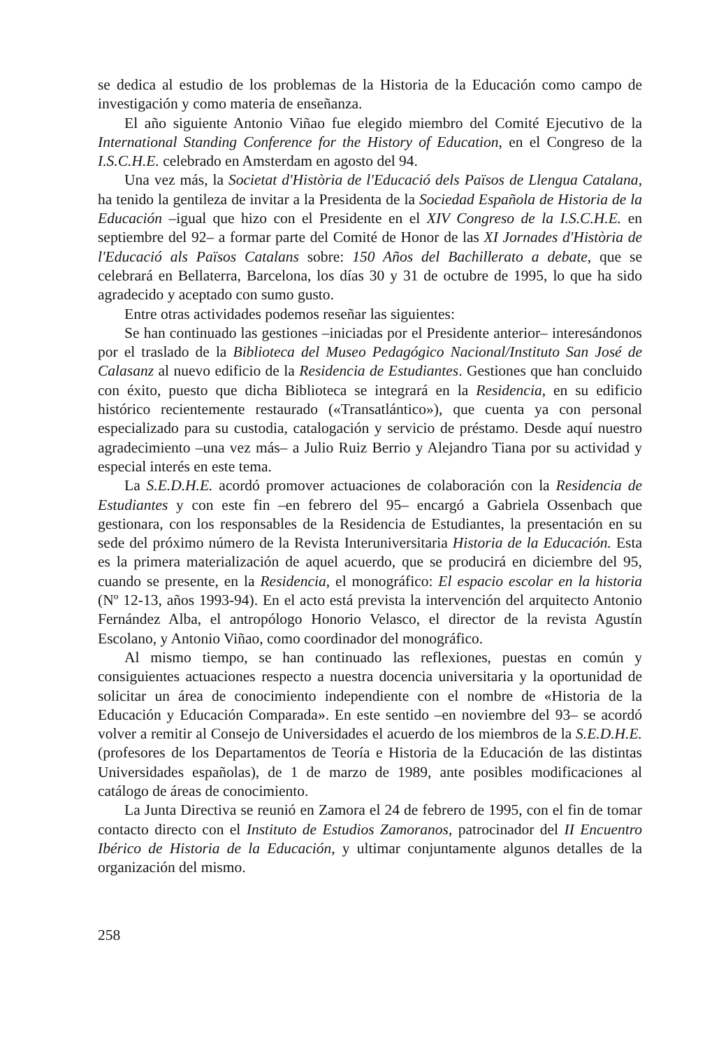se dedica al estudio de los problemas de la Historia de la Educación como campo de investigación y como materia de enseñanza.
El año siguiente Antonio Viñao fue elegido miembro del Comité Ejecutivo de la International Standing Conference for the History of Education, en el Congreso de la I.S.C.H.E. celebrado en Amsterdam en agosto del 94.
Una vez más, la Societat d'Història de l'Educació dels Països de Llengua Catalana, ha tenido la gentileza de invitar a la Presidenta de la Sociedad Española de Historia de la Educación –igual que hizo con el Presidente en el XIV Congreso de la I.S.C.H.E. en septiembre del 92– a formar parte del Comité de Honor de las XI Jornades d'Història de l'Educació als Països Catalans sobre: 150 Años del Bachillerato a debate, que se celebrará en Bellaterra, Barcelona, los días 30 y 31 de octubre de 1995, lo que ha sido agradecido y aceptado con sumo gusto.
Entre otras actividades podemos reseñar las siguientes:
Se han continuado las gestiones –iniciadas por el Presidente anterior– interesándonos por el traslado de la Biblioteca del Museo Pedagógico Nacional/Instituto San José de Calasanz al nuevo edificio de la Residencia de Estudiantes. Gestiones que han concluido con éxito, puesto que dicha Biblioteca se integrará en la Residencia, en su edificio histórico recientemente restaurado («Transatlántico»), que cuenta ya con personal especializado para su custodia, catalogación y servicio de préstamo. Desde aquí nuestro agradecimiento –una vez más– a Julio Ruiz Berrio y Alejandro Tiana por su actividad y especial interés en este tema.
La S.E.D.H.E. acordó promover actuaciones de colaboración con la Residencia de Estudiantes y con este fin –en febrero del 95– encargó a Gabriela Ossenbach que gestionara, con los responsables de la Residencia de Estudiantes, la presentación en su sede del próximo número de la Revista Interuniversitaria Historia de la Educación. Esta es la primera materialización de aquel acuerdo, que se producirá en diciembre del 95, cuando se presente, en la Residencia, el monográfico: El espacio escolar en la historia (Nº 12-13, años 1993-94). En el acto está prevista la intervención del arquitecto Antonio Fernández Alba, el antropólogo Honorio Velasco, el director de la revista Agustín Escolano, y Antonio Viñao, como coordinador del monográfico.
Al mismo tiempo, se han continuado las reflexiones, puestas en común y consiguientes actuaciones respecto a nuestra docencia universitaria y la oportunidad de solicitar un área de conocimiento independiente con el nombre de «Historia de la Educación y Educación Comparada». En este sentido –en noviembre del 93– se acordó volver a remitir al Consejo de Universidades el acuerdo de los miembros de la S.E.D.H.E. (profesores de los Departamentos de Teoría e Historia de la Educación de las distintas Universidades españolas), de 1 de marzo de 1989, ante posibles modificaciones al catálogo de áreas de conocimiento.
La Junta Directiva se reunió en Zamora el 24 de febrero de 1995, con el fin de tomar contacto directo con el Instituto de Estudios Zamoranos, patrocinador del II Encuentro Ibérico de Historia de la Educación, y ultimar conjuntamente algunos detalles de la organización del mismo.
258